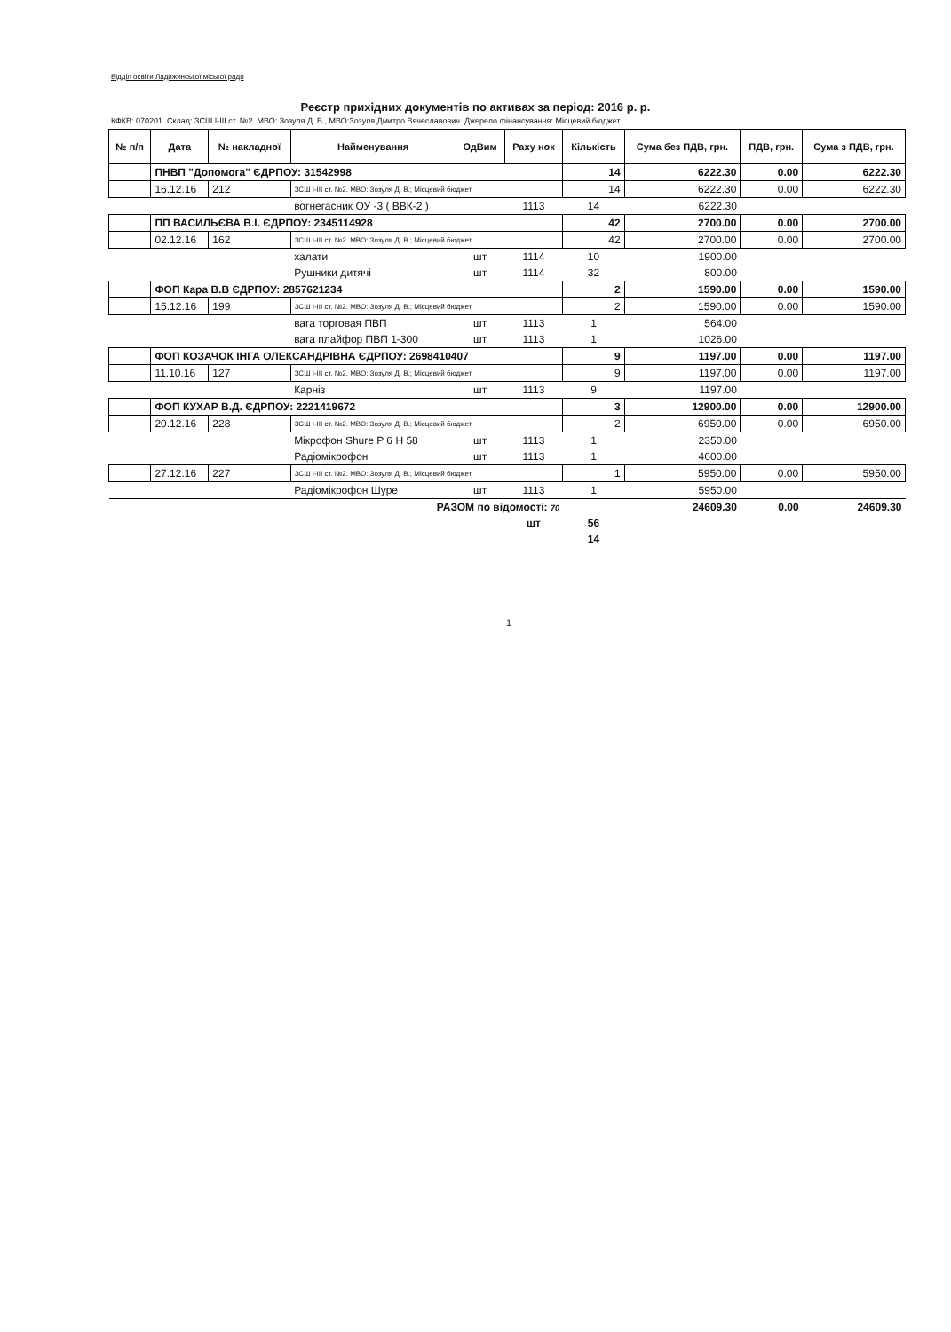Відділ освіти Ладижинської міської ради
Реєстр прихідних документів по активах за період: 2016 р. р.
КФКВ: 070201. Склад: ЗСШ І-ІІІ ст. №2. МВО: Зозуля Д. В., МВО:Зозуля Дмитро Вячеславович. Джерело фінансування: Місцевий бюджет
| № п/п | Дата | № накладної | Найменування | ОдВим | Раху нок | Кількість | Сума без ПДВ, грн. | ПДВ, грн. | Сума з ПДВ, грн. |
| --- | --- | --- | --- | --- | --- | --- | --- | --- | --- |
| | ПНВП "Допомога" ЄДРПОУ: 31542998 | | | | | 14 | 6222.30 | 0.00 | 6222.30 |
| | 16.12.16 | 212 | ЗСШ І-ІІІ ст. №2. МВО: Зозуля Д. В.; Місцевий бюджет | | | 14 | 6222.30 | 0.00 | 6222.30 |
| | | | вогнегасник ОУ -3 ( ВВК-2 ) | | 1113 | 14 | 6222.30 | | |
| | ПП ВАСИЛЬЄВА В.І. ЄДРПОУ: 2345114928 | | | | | 42 | 2700.00 | 0.00 | 2700.00 |
| | 02.12.16 | 162 | ЗСШ І-ІІІ ст. №2. МВО: Зозуля Д. В.; Місцевий бюджет | | | 42 | 2700.00 | 0.00 | 2700.00 |
| | | | халати | шт | 1114 | 10 | 1900.00 | | |
| | | | Рушники дитячі | шт | 1114 | 32 | 800.00 | | |
| | ФОП Кара В.В ЄДРПОУ: 2857621234 | | | | | 2 | 1590.00 | 0.00 | 1590.00 |
| | 15.12.16 | 199 | ЗСШ І-ІІІ ст. №2. МВО: Зозуля Д. В.; Місцевий бюджет | | | 2 | 1590.00 | 0.00 | 1590.00 |
| | | | вага торговая ПВП | шт | 1113 | 1 | 564.00 | | |
| | | | вага плайфор ПВП 1-300 | шт | 1113 | 1 | 1026.00 | | |
| | ФОП КОЗАЧОК ІНГА ОЛЕКСАНДРІВНА ЄДРПОУ: 2698410407 | | | | | 9 | 1197.00 | 0.00 | 1197.00 |
| | 11.10.16 | 127 | ЗСШ І-ІІІ ст. №2. МВО: Зозуля Д. В.; Місцевий бюджет | | | 9 | 1197.00 | 0.00 | 1197.00 |
| | | | Карніз | шт | 1113 | 9 | 1197.00 | | |
| | ФОП КУХАР В.Д. ЄДРПОУ: 2221419672 | | | | | 3 | 12900.00 | 0.00 | 12900.00 |
| | 20.12.16 | 228 | ЗСШ І-ІІІ ст. №2. МВО: Зозуля Д. В.; Місцевий бюджет | | | 2 | 6950.00 | 0.00 | 6950.00 |
| | | | Мікрофон Shure P 6 H 58 | шт | 1113 | 1 | 2350.00 | | |
| | | | Радіомікрофон | шт | 1113 | 1 | 4600.00 | | |
| | 27.12.16 | 227 | ЗСШ І-ІІІ ст. №2. МВО: Зозуля Д. В.; Місцевий бюджет | | | 1 | 5950.00 | 0.00 | 5950.00 |
| | | | Радіомікрофон Шуре | шт | 1113 | 1 | 5950.00 | | |
| РАЗОМ по відомості: 70 | | | | | | | 24609.30 | 0.00 | 24609.30 |
| | | | | | шт | 56 | | | |
| | | | | | | 14 | | | |
1